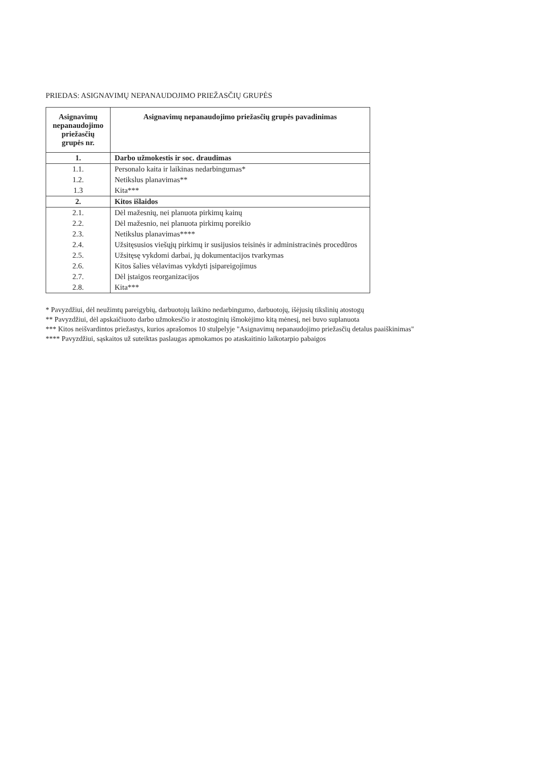PRIEDAS: ASIGNAVIMŲ NEPANAUDOJIMO PRIEŽASČIŲ GRUPĖS
| Asignavimų nepanaudojimo priežasčių grupės nr. | Asignavimų nepanaudojimo priežasčių grupės pavadinimas |
| --- | --- |
| 1. | Darbo užmokestis ir soc. draudimas |
| 1.1. | Personalo kaita ir laikinas nedarbingumas* |
| 1.2. | Netikslus planavimas** |
| 1.3 | Kita*** |
| 2. | Kitos išlaidos |
| 2.1. | Dėl mažesnių, nei planuota pirkimų kainų |
| 2.2. | Dėl mažesnio, nei planuota pirkimų poreikio |
| 2.3. | Netikslus planavimas**** |
| 2.4. | Užsitęsusios viešųjų pirkimų ir susijusios teisinės ir administracinės procedūros |
| 2.5. | Užsitęsę vykdomi darbai, jų dokumentacijos tvarkymas |
| 2.6. | Kitos šalies vėlavimas vykdyti įsipareigojimus |
| 2.7. | Dėl įstaigos reorganizacijos |
| 2.8. | Kita*** |
* Pavyzdžiui, dėl neužimtų pareigybių, darbuotojų laikino nedarbingumo, darbuotojų, išėjusių tikslinių atostogų
** Pavyzdžiui, dėl apskaičiuoto darbo užmokesčio ir atostoginių išmokėjimo kitą mėnesį, nei buvo suplanuota
*** Kitos neišvardintos priežastys, kurios aprašomos 10 stulpelyje "Asignavimų nepanaudojimo priežasčių detalus paaiškinimas"
**** Pavyzdžiui, sąskaitos už suteiktas paslaugas apmokamos po ataskaitinio laikotarpio pabaigos